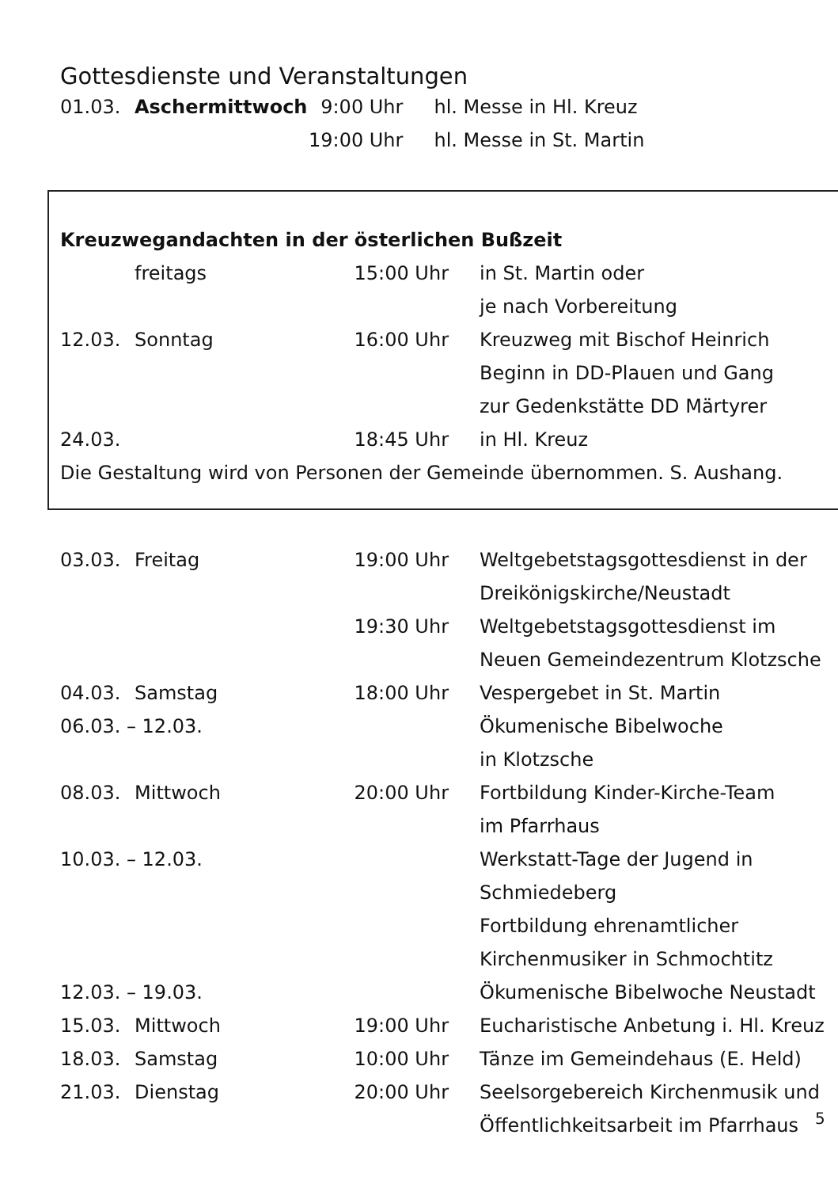Gottesdienste und Veranstaltungen
| 01.03. | Aschermittwoch | 9:00 Uhr | hl. Messe in Hl. Kreuz |
| | | 19:00 Uhr | hl. Messe in St. Martin |
Kreuzwegandachten in der österlichen Bußzeit
| | freitags | 15:00 Uhr | in St. Martin oder je nach Vorbereitung |
| 12.03. | Sonntag | 16:00 Uhr | Kreuzweg mit Bischof Heinrich Beginn in DD-Plauen und Gang zur Gedenkstätte DD Märtyrer |
| 24.03. | | 18:45 Uhr | in Hl. Kreuz |
Die Gestaltung wird von Personen der Gemeinde übernommen. S. Aushang.
| 03.03. | Freitag | 19:00 Uhr | Weltgebetstagsgottesdienst in der Dreikönigskirche/Neustadt |
| | | 19:30 Uhr | Weltgebetstagsgottesdienst im Neuen Gemeindezentrum Klotzsche |
| 04.03. | Samstag | 18:00 Uhr | Vespergebet in St. Martin |
| 06.03. – 12.03. | | | Ökumenische Bibelwoche in Klotzsche |
| 08.03. | Mittwoch | 20:00 Uhr | Fortbildung Kinder-Kirche-Team im Pfarrhaus |
| 10.03. – 12.03. | | | Werkstatt-Tage der Jugend in Schmiedeberg Fortbildung ehrenamtlicher Kirchenmusiker in Schmochtitz |
| 12.03. – 19.03. | | | Ökumenische Bibelwoche Neustadt |
| 15.03. | Mittwoch | 19:00 Uhr | Eucharistische Anbetung i. Hl. Kreuz |
| 18.03. | Samstag | 10:00 Uhr | Tänze im Gemeindehaus (E. Held) |
| 21.03. | Dienstag | 20:00 Uhr | Seelsorgebereich Kirchenmusik und Öffentlichkeitsarbeit im Pfarrhaus |
5